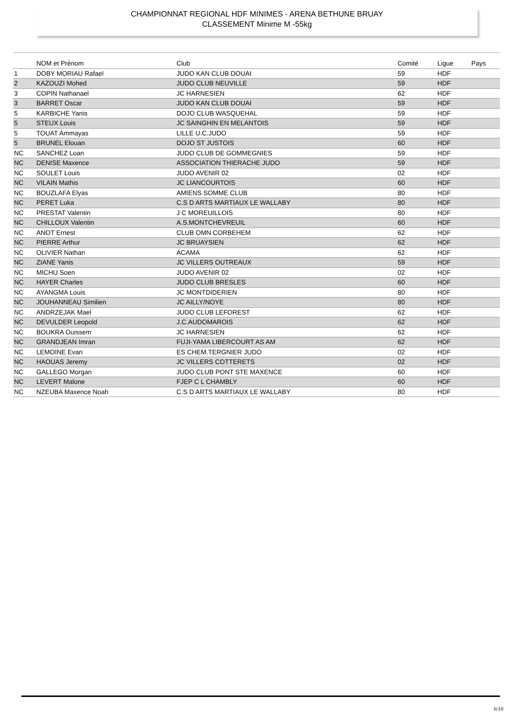CHAMPIONNAT REGIONAL HDF MINIMES - ARENA BETHUNE BRUAY
CLASSEMENT Minime M -55kg
| | NOM et Prénom | Club | Comité | Ligue | Pays |
| --- | --- | --- | --- | --- | --- |
| 1 | DOBY MORIAU Rafael | JUDO KAN CLUB DOUAI | 59 | HDF | |
| 2 | KAZOUZI Mohed | JUDO CLUB NEUVILLE | 59 | HDF | |
| 3 | COPIN Nathanael | JC HARNESIEN | 62 | HDF | |
| 3 | BARRET Oscar | JUDO KAN CLUB DOUAI | 59 | HDF | |
| 5 | KARBICHE Yanis | DOJO CLUB WASQUEHAL | 59 | HDF | |
| 5 | STEUX Louis | JC SAINGHIN EN MELANTOIS | 59 | HDF | |
| 5 | TOUAT Ammayas | LILLE U.C.JUDO | 59 | HDF | |
| 5 | BRUNEL Elouan | DOJO ST JUSTOIS | 60 | HDF | |
| NC | SANCHEZ Loan | JUDO CLUB DE GOMMEGNIES | 59 | HDF | |
| NC | DENISE Maxence | ASSOCIATION THIERACHE JUDO | 59 | HDF | |
| NC | SOULET Louis | JUDO AVENIR 02 | 02 | HDF | |
| NC | VILAIN Mathis | JC LIANCOURTOIS | 60 | HDF | |
| NC | BOUZLAFA Elyas | AMIENS SOMME CLUB | 80 | HDF | |
| NC | PERET Luka | C.S D ARTS MARTIAUX LE WALLABY | 80 | HDF | |
| NC | PRESTAT Valentin | J C MOREUILLOIS | 80 | HDF | |
| NC | CHILLOUX Valentin | A.S.MONTCHEVREUIL | 60 | HDF | |
| NC | ANOT Ernest | CLUB OMN CORBEHEM | 62 | HDF | |
| NC | PIERRE Arthur | JC BRUAYSIEN | 62 | HDF | |
| NC | OLIVIER Nathan | ACAMA | 62 | HDF | |
| NC | ZIANE Yanis | JC VILLERS OUTREAUX | 59 | HDF | |
| NC | MICHU Soen | JUDO AVENIR 02 | 02 | HDF | |
| NC | HAYER Charles | JUDO CLUB BRESLES | 60 | HDF | |
| NC | AYANGMA Louis | JC MONTDIDERIEN | 80 | HDF | |
| NC | JOUHANNEAU Similien | JC AILLY/NOYE | 80 | HDF | |
| NC | ANDRZEJAK Mael | JUDO CLUB LEFOREST | 62 | HDF | |
| NC | DEVULDER Leopold | J.C.AUDOMAROIS | 62 | HDF | |
| NC | BOUKRA Ouissem | JC HARNESIEN | 62 | HDF | |
| NC | GRANDJEAN Imran | FUJI-YAMA LIBERCOURT AS AM | 62 | HDF | |
| NC | LEMOINE Evan | ES CHEM.TERGNIER JUDO | 02 | HDF | |
| NC | HAOUAS Jeremy | JC VILLERS COTTERETS | 02 | HDF | |
| NC | GALLEGO Morgan | JUDO CLUB PONT STE MAXENCE | 60 | HDF | |
| NC | LEVERT Malone | FJEP C L CHAMBLY | 60 | HDF | |
| NC | NZEUBA Maxence Noah | C.S D ARTS MARTIAUX LE WALLABY | 80 | HDF | |
6/10